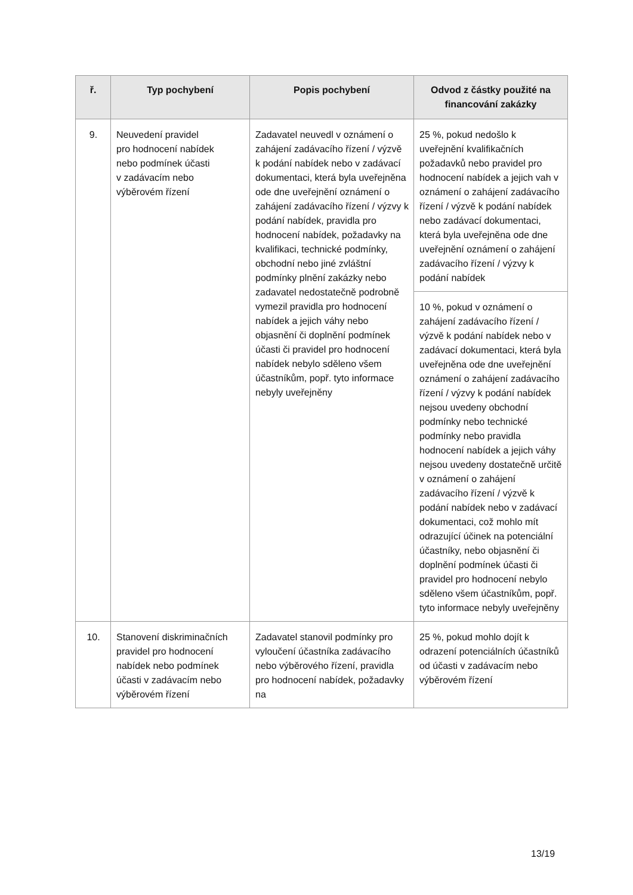| ř. | Typ pochybení | Popis pochybení | Odvod z částky použité na financování zakázky |
| --- | --- | --- | --- |
| 9. | Neuvedení pravidel pro hodnocení nabídek nebo podmínek účasti v zadávacím nebo výběrovém řízení | Zadavatel neuvedl v oznámení o zahájení zadávacího řízení / výzvě k podání nabídek nebo v zadávací dokumentaci, která byla uveřejněna ode dne uveřejnění oznámení o zahájení zadávacího řízení / výzvy k podání nabídek, pravidla pro hodnocení nabídek, požadavky na kvalifikaci, technické podmínky, obchodní nebo jiné zvláštní podmínky plnění zakázky nebo zadavatel nedostatečně podrobně vymezil pravidla pro hodnocení nabídek a jejich váhy nebo objasnění či doplnění podmínek účasti či pravidel pro hodnocení nabídek nebylo sděleno všem účastníkům, popř. tyto informace nebyly uveřejněny | 25 %, pokud nedošlo k uveřejnění kvalifikačních požadavků nebo pravidel pro hodnocení nabídek a jejich vah v oznámení o zahájení zadávacího řízení / výzvě k podání nabídek nebo zadávací dokumentaci, která byla uveřejněna ode dne uveřejnění oznámení o zahájení zadávacího řízení / výzvy k podání nabídek |
| | | | 10 %, pokud v oznámení o zahájení zadávacího řízení / výzvě k podání nabídek nebo v zadávací dokumentaci, která byla uveřejněna ode dne uveřejnění oznámení o zahájení zadávacího řízení / výzvy k podání nabídek nejsou uvedeny obchodní podmínky nebo technické podmínky nebo pravidla hodnocení nabídek a jejich váhy nejsou uvedeny dostatečně určitě v oznámení o zahájení zadávacího řízení / výzvě k podání nabídek nebo v zadávací dokumentaci, což mohlo mít odrazující účinek na potenciální účastníky, nebo objasnění či doplnění podmínek účasti či pravidel pro hodnocení nebylo sděleno všem účastníkům, popř. tyto informace nebyly uveřejněny |
| 10. | Stanovení diskriminačních pravidel pro hodnocení nabídek nebo podmínek účasti v zadávacím nebo výběrovém řízení | Zadavatel stanovil podmínky pro vyloučení účastníka zadávacího nebo výběrového řízení, pravidla pro hodnocení nabídek, požadavky na | 25 %, pokud mohlo dojít k odrazení potenciálních účastníků od účasti v zadávacím nebo výběrovém řízení |
13/19